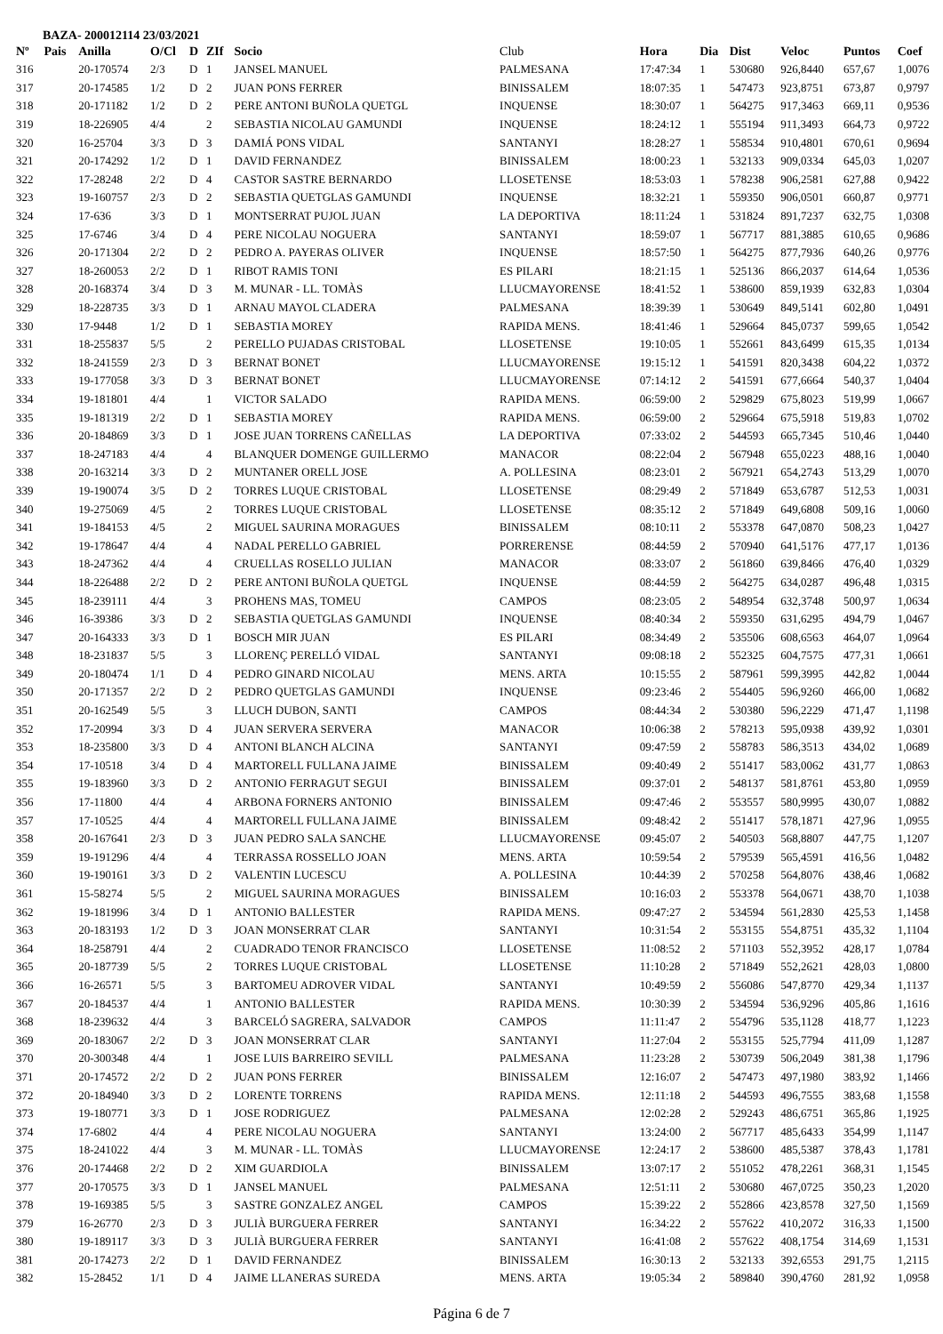BAZA- 200012114 23/03/2021
| Nº | Pais | Anilla | O/Cl | D | ZIf | Socio | Club | Hora | Dia | Dist | Veloc | Puntos | Coef |
| --- | --- | --- | --- | --- | --- | --- | --- | --- | --- | --- | --- | --- | --- |
| 316 | | 20-170574 | 2/3 | D | 1 | JANSEL MANUEL | PALMESANA | 17:47:34 | 1 | 530680 | 926,8440 | 657,67 | 1,0076 |
| 317 | | 20-174585 | 1/2 | D | 2 | JUAN PONS FERRER | BINISSALEM | 18:07:35 | 1 | 547473 | 923,8751 | 673,87 | 0,9797 |
| 318 | | 20-171182 | 1/2 | D | 2 | PERE ANTONI BUÑOLA QUETGL | INQUENSE | 18:30:07 | 1 | 564275 | 917,3463 | 669,11 | 0,9536 |
| 319 | | 18-226905 | 4/4 | | 2 | SEBASTIA NICOLAU GAMUNDI | INQUENSE | 18:24:12 | 1 | 555194 | 911,3493 | 664,73 | 0,9722 |
| 320 | | 16-25704 | 3/3 | D | 3 | DAMIÁ PONS VIDAL | SANTANYI | 18:28:27 | 1 | 558534 | 910,4801 | 670,61 | 0,9694 |
| 321 | | 20-174292 | 1/2 | D | 1 | DAVID FERNANDEZ | BINISSALEM | 18:00:23 | 1 | 532133 | 909,0334 | 645,03 | 1,0207 |
| 322 | | 17-28248 | 2/2 | D | 4 | CASTOR SASTRE BERNARDO | LLOSETENSE | 18:53:03 | 1 | 578238 | 906,2581 | 627,88 | 0,9422 |
| 323 | | 19-160757 | 2/3 | D | 2 | SEBASTIA QUETGLAS GAMUNDI | INQUENSE | 18:32:21 | 1 | 559350 | 906,0501 | 660,87 | 0,9771 |
| 324 | | 17-636 | 3/3 | D | 1 | MONTSERRAT PUJOL JUAN | LA DEPORTIVA | 18:11:24 | 1 | 531824 | 891,7237 | 632,75 | 1,0308 |
| 325 | | 17-6746 | 3/4 | D | 4 | PERE NICOLAU NOGUERA | SANTANYI | 18:59:07 | 1 | 567717 | 881,3885 | 610,65 | 0,9686 |
| 326 | | 20-171304 | 2/2 | D | 2 | PEDRO A. PAYERAS OLIVER | INQUENSE | 18:57:50 | 1 | 564275 | 877,7936 | 640,26 | 0,9776 |
| 327 | | 18-260053 | 2/2 | D | 1 | RIBOT RAMIS TONI | ES PILARI | 18:21:15 | 1 | 525136 | 866,2037 | 614,64 | 1,0536 |
| 328 | | 20-168374 | 3/4 | D | 3 | M. MUNAR - LL. TOMÀS | LLUCMAYORENSE | 18:41:52 | 1 | 538600 | 859,1939 | 632,83 | 1,0304 |
| 329 | | 18-228735 | 3/3 | D | 1 | ARNAU MAYOL CLADERA | PALMESANA | 18:39:39 | 1 | 530649 | 849,5141 | 602,80 | 1,0491 |
| 330 | | 17-9448 | 1/2 | D | 1 | SEBASTIA MOREY | RAPIDA MENS. | 18:41:46 | 1 | 529664 | 845,0737 | 599,65 | 1,0542 |
| 331 | | 18-255837 | 5/5 | | 2 | PERELLO PUJADAS CRISTOBAL | LLOSETENSE | 19:10:05 | 1 | 552661 | 843,6499 | 615,35 | 1,0134 |
| 332 | | 18-241559 | 2/3 | D | 3 | BERNAT BONET | LLUCMAYORENSE | 19:15:12 | 1 | 541591 | 820,3438 | 604,22 | 1,0372 |
| 333 | | 19-177058 | 3/3 | D | 3 | BERNAT BONET | LLUCMAYORENSE | 07:14:12 | 2 | 541591 | 677,6664 | 540,37 | 1,0404 |
| 334 | | 19-181801 | 4/4 | | 1 | VICTOR SALADO | RAPIDA MENS. | 06:59:00 | 2 | 529829 | 675,8023 | 519,99 | 1,0667 |
| 335 | | 19-181319 | 2/2 | D | 1 | SEBASTIA MOREY | RAPIDA MENS. | 06:59:00 | 2 | 529664 | 675,5918 | 519,83 | 1,0702 |
| 336 | | 20-184869 | 3/3 | D | 1 | JOSE JUAN TORRENS CAÑELLAS | LA DEPORTIVA | 07:33:02 | 2 | 544593 | 665,7345 | 510,46 | 1,0440 |
| 337 | | 18-247183 | 4/4 | | 4 | BLANQUER DOMENGE GUILLERMO | MANACOR | 08:22:04 | 2 | 567948 | 655,0223 | 488,16 | 1,0040 |
| 338 | | 20-163214 | 3/3 | D | 2 | MUNTANER ORELL JOSE | A. POLLESINA | 08:23:01 | 2 | 567921 | 654,2743 | 513,29 | 1,0070 |
| 339 | | 19-190074 | 3/5 | D | 2 | TORRES LUQUE CRISTOBAL | LLOSETENSE | 08:29:49 | 2 | 571849 | 653,6787 | 512,53 | 1,0031 |
| 340 | | 19-275069 | 4/5 | | 2 | TORRES LUQUE CRISTOBAL | LLOSETENSE | 08:35:12 | 2 | 571849 | 649,6808 | 509,16 | 1,0060 |
| 341 | | 19-184153 | 4/5 | | 2 | MIGUEL SAURINA MORAGUES | BINISSALEM | 08:10:11 | 2 | 553378 | 647,0870 | 508,23 | 1,0427 |
| 342 | | 19-178647 | 4/4 | | 4 | NADAL PERELLO GABRIEL | PORRERENSE | 08:44:59 | 2 | 570940 | 641,5176 | 477,17 | 1,0136 |
| 343 | | 18-247362 | 4/4 | | 4 | CRUELLAS ROSELLO JULIAN | MANACOR | 08:33:07 | 2 | 561860 | 639,8466 | 476,40 | 1,0329 |
| 344 | | 18-226488 | 2/2 | D | 2 | PERE ANTONI BUÑOLA QUETGL | INQUENSE | 08:44:59 | 2 | 564275 | 634,0287 | 496,48 | 1,0315 |
| 345 | | 18-239111 | 4/4 | | 3 | PROHENS MAS, TOMEU | CAMPOS | 08:23:05 | 2 | 548954 | 632,3748 | 500,97 | 1,0634 |
| 346 | | 16-39386 | 3/3 | D | 2 | SEBASTIA QUETGLAS GAMUNDI | INQUENSE | 08:40:34 | 2 | 559350 | 631,6295 | 494,79 | 1,0467 |
| 347 | | 20-164333 | 3/3 | D | 1 | BOSCH MIR JUAN | ES PILARI | 08:34:49 | 2 | 535506 | 608,6563 | 464,07 | 1,0964 |
| 348 | | 18-231837 | 5/5 | | 3 | LLORENÇ PERELLÓ VIDAL | SANTANYI | 09:08:18 | 2 | 552325 | 604,7575 | 477,31 | 1,0661 |
| 349 | | 20-180474 | 1/1 | D | 4 | PEDRO GINARD NICOLAU | MENS. ARTA | 10:15:55 | 2 | 587961 | 599,3995 | 442,82 | 1,0044 |
| 350 | | 20-171357 | 2/2 | D | 2 | PEDRO QUETGLAS GAMUNDI | INQUENSE | 09:23:46 | 2 | 554405 | 596,9260 | 466,00 | 1,0682 |
| 351 | | 20-162549 | 5/5 | | 3 | LLUCH DUBON, SANTI | CAMPOS | 08:44:34 | 2 | 530380 | 596,2229 | 471,47 | 1,1198 |
| 352 | | 17-20994 | 3/3 | D | 4 | JUAN SERVERA SERVERA | MANACOR | 10:06:38 | 2 | 578213 | 595,0938 | 439,92 | 1,0301 |
| 353 | | 18-235800 | 3/3 | D | 4 | ANTONI BLANCH ALCINA | SANTANYI | 09:47:59 | 2 | 558783 | 586,3513 | 434,02 | 1,0689 |
| 354 | | 17-10518 | 3/4 | D | 4 | MARTORELL FULLANA JAIME | BINISSALEM | 09:40:49 | 2 | 551417 | 583,0062 | 431,77 | 1,0863 |
| 355 | | 19-183960 | 3/3 | D | 2 | ANTONIO FERRAGUT SEGUI | BINISSALEM | 09:37:01 | 2 | 548137 | 581,8761 | 453,80 | 1,0959 |
| 356 | | 17-11800 | 4/4 | | 4 | ARBONA FORNERS ANTONIO | BINISSALEM | 09:47:46 | 2 | 553557 | 580,9995 | 430,07 | 1,0882 |
| 357 | | 17-10525 | 4/4 | | 4 | MARTORELL FULLANA JAIME | BINISSALEM | 09:48:42 | 2 | 551417 | 578,1871 | 427,96 | 1,0955 |
| 358 | | 20-167641 | 2/3 | D | 3 | JUAN PEDRO SALA SANCHE | LLUCMAYORENSE | 09:45:07 | 2 | 540503 | 568,8807 | 447,75 | 1,1207 |
| 359 | | 19-191296 | 4/4 | | 4 | TERRASSA ROSSELLO JOAN | MENS. ARTA | 10:59:54 | 2 | 579539 | 565,4591 | 416,56 | 1,0482 |
| 360 | | 19-190161 | 3/3 | D | 2 | VALENTIN LUCESCU | A. POLLESINA | 10:44:39 | 2 | 570258 | 564,8076 | 438,46 | 1,0682 |
| 361 | | 15-58274 | 5/5 | | 2 | MIGUEL SAURINA MORAGUES | BINISSALEM | 10:16:03 | 2 | 553378 | 564,0671 | 438,70 | 1,1038 |
| 362 | | 19-181996 | 3/4 | D | 1 | ANTONIO BALLESTER | RAPIDA MENS. | 09:47:27 | 2 | 534594 | 561,2830 | 425,53 | 1,1458 |
| 363 | | 20-183193 | 1/2 | D | 3 | JOAN MONSERRAT CLAR | SANTANYI | 10:31:54 | 2 | 553155 | 554,8751 | 435,32 | 1,1104 |
| 364 | | 18-258791 | 4/4 | | 2 | CUADRADO TENOR FRANCISCO | LLOSETENSE | 11:08:52 | 2 | 571103 | 552,3952 | 428,17 | 1,0784 |
| 365 | | 20-187739 | 5/5 | | 2 | TORRES LUQUE CRISTOBAL | LLOSETENSE | 11:10:28 | 2 | 571849 | 552,2621 | 428,03 | 1,0800 |
| 366 | | 16-26571 | 5/5 | | 3 | BARTOMEU ADROVER VIDAL | SANTANYI | 10:49:59 | 2 | 556086 | 547,8770 | 429,34 | 1,1137 |
| 367 | | 20-184537 | 4/4 | | 1 | ANTONIO BALLESTER | RAPIDA MENS. | 10:30:39 | 2 | 534594 | 536,9296 | 405,86 | 1,1616 |
| 368 | | 18-239632 | 4/4 | | 3 | BARCELÓ SAGRERA, SALVADOR | CAMPOS | 11:11:47 | 2 | 554796 | 535,1128 | 418,77 | 1,1223 |
| 369 | | 20-183067 | 2/2 | D | 3 | JOAN MONSERRAT CLAR | SANTANYI | 11:27:04 | 2 | 553155 | 525,7794 | 411,09 | 1,1287 |
| 370 | | 20-300348 | 4/4 | | 1 | JOSE LUIS BARREIRO SEVILL | PALMESANA | 11:23:28 | 2 | 530739 | 506,2049 | 381,38 | 1,1796 |
| 371 | | 20-174572 | 2/2 | D | 2 | JUAN PONS FERRER | BINISSALEM | 12:16:07 | 2 | 547473 | 497,1980 | 383,92 | 1,1466 |
| 372 | | 20-184940 | 3/3 | D | 2 | LORENTE TORRENS | RAPIDA MENS. | 12:11:18 | 2 | 544593 | 496,7555 | 383,68 | 1,1558 |
| 373 | | 19-180771 | 3/3 | D | 1 | JOSE RODRIGUEZ | PALMESANA | 12:02:28 | 2 | 529243 | 486,6751 | 365,86 | 1,1925 |
| 374 | | 17-6802 | 4/4 | | 4 | PERE NICOLAU NOGUERA | SANTANYI | 13:24:00 | 2 | 567717 | 485,6433 | 354,99 | 1,1147 |
| 375 | | 18-241022 | 4/4 | | 3 | M. MUNAR - LL. TOMÀS | LLUCMAYORENSE | 12:24:17 | 2 | 538600 | 485,5387 | 378,43 | 1,1781 |
| 376 | | 20-174468 | 2/2 | D | 2 | XIM GUARDIOLA | BINISSALEM | 13:07:17 | 2 | 551052 | 478,2261 | 368,31 | 1,1545 |
| 377 | | 20-170575 | 3/3 | D | 1 | JANSEL MANUEL | PALMESANA | 12:51:11 | 2 | 530680 | 467,0725 | 350,23 | 1,2020 |
| 378 | | 19-169385 | 5/5 | | 3 | SASTRE GONZALEZ ANGEL | CAMPOS | 15:39:22 | 2 | 552866 | 423,8578 | 327,50 | 1,1569 |
| 379 | | 16-26770 | 2/3 | D | 3 | JULIÀ BURGUERA FERRER | SANTANYI | 16:34:22 | 2 | 557622 | 410,2072 | 316,33 | 1,1500 |
| 380 | | 19-189117 | 3/3 | D | 3 | JULIÀ BURGUERA FERRER | SANTANYI | 16:41:08 | 2 | 557622 | 408,1754 | 314,69 | 1,1531 |
| 381 | | 20-174273 | 2/2 | D | 1 | DAVID FERNANDEZ | BINISSALEM | 16:30:13 | 2 | 532133 | 392,6553 | 291,75 | 1,2115 |
| 382 | | 15-28452 | 1/1 | D | 4 | JAIME LLANERAS SUREDA | MENS. ARTA | 19:05:34 | 2 | 589840 | 390,4760 | 281,92 | 1,0958 |
Página 6 de 7